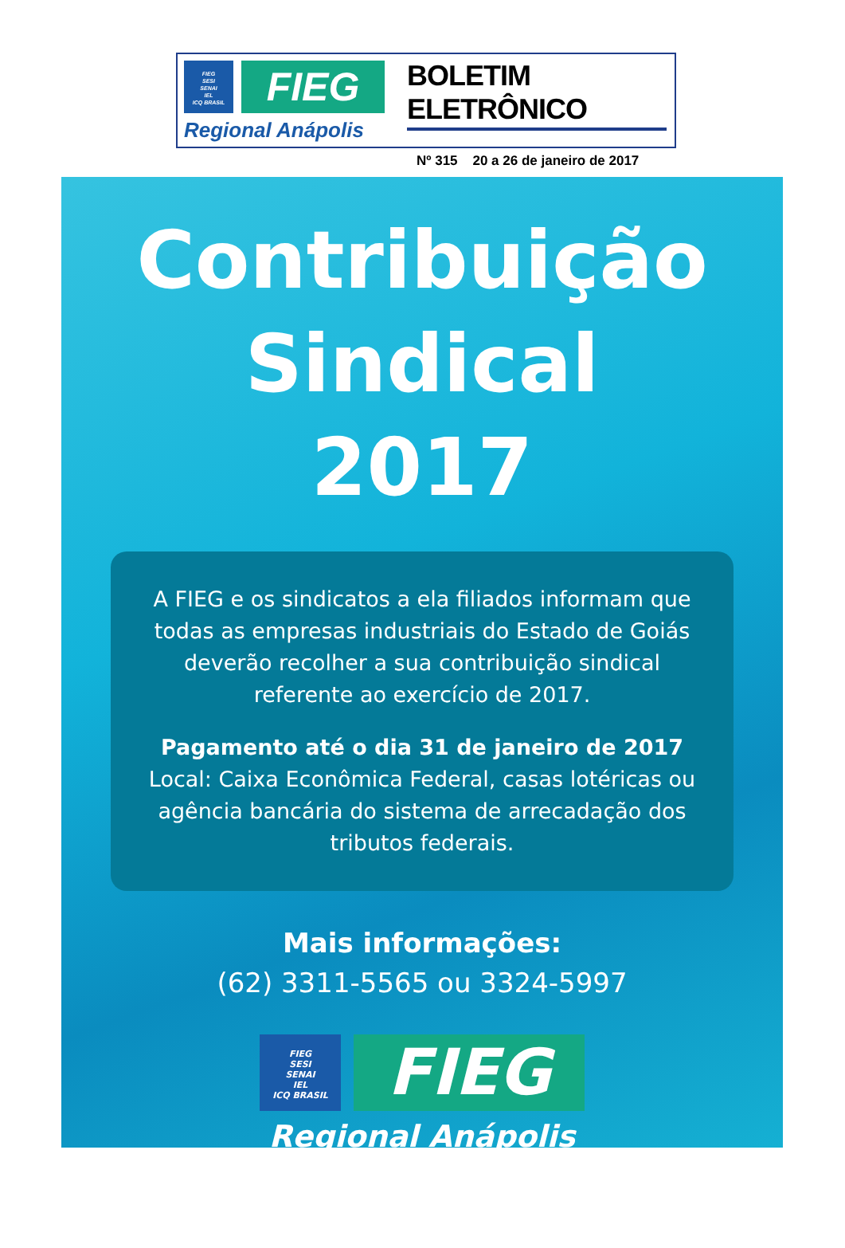FIEG
SESI
SENAI
IEL
ICQ BRASIL
FIEG
Regional Anápolis
BOLETIM ELETRÔNICO
Nº 315 20 a 26 de janeiro de 2017
Contribuição
Sindical
2017
A FIEG e os sindicatos a ela filiados informam que todas as empresas industriais do Estado de Goiás deverão recolher a sua contribuição sindical referente ao exercício de 2017.
Pagamento até o dia 31 de janeiro de 2017
Local: Caixa Econômica Federal, casas lotéricas ou agência bancária do sistema de arrecadação dos tributos federais.
Mais informações:
(62) 3311-5565 ou 3324-5997
FIEG
SESI
SENAI
IEL
ICQ BRASIL
FIEG
Regional Anápolis